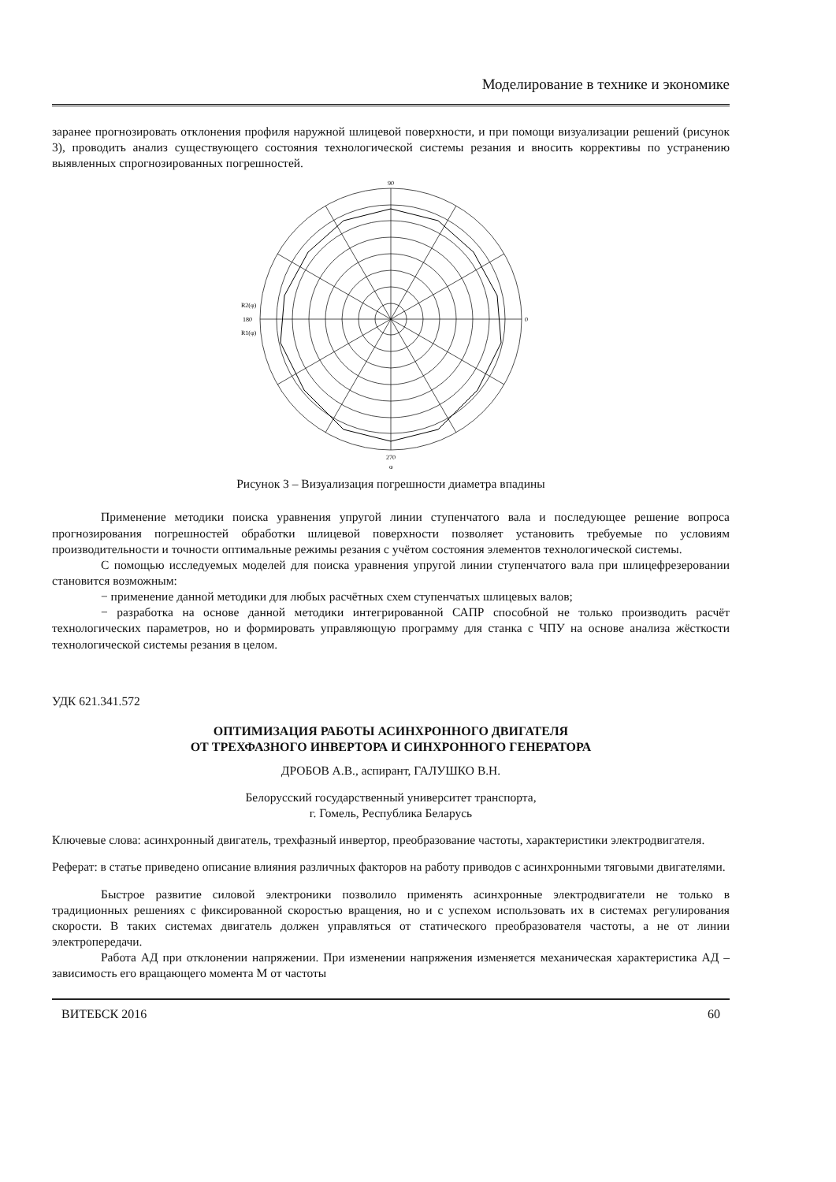Моделирование в технике и экономике
заранее прогнозировать отклонения профиля наружной шлицевой поверхности, и при помощи визуализации решений (рисунок 3), проводить анализ существующего состояния технологической системы резания и вносить коррективы по устранению выявленных спрогнозированных погрешностей.
90
0
270
180
R2(φ)
R1(φ)
φ
Рисунок 3 – Визуализация погрешности диаметра впадины
Применение методики поиска уравнения упругой линии ступенчатого вала и последующее решение вопроса прогнозирования погрешностей обработки шлицевой поверхности позволяет установить требуемые по условиям производительности и точности оптимальные режимы резания с учётом состояния элементов технологической системы.
С помощью исследуемых моделей для поиска уравнения упругой линии ступенчатого вала при шлицефрезеровании становится возможным:
− применение данной методики для любых расчётных схем ступенчатых шлицевых валов;
− разработка на основе данной методики интегрированной САПР способной не только производить расчёт технологических параметров, но и формировать управляющую программу для станка с ЧПУ на основе анализа жёсткости технологической системы резания в целом.
УДК 621.341.572
ОПТИМИЗАЦИЯ РАБОТЫ АСИНХРОННОГО ДВИГАТЕЛЯ
ОТ ТРЕХФАЗНОГО ИНВЕРТОРА И СИНХРОННОГО ГЕНЕРАТОРА
ДРОБОВ А.В., аспирант, ГАЛУШКО В.Н.
Белорусский государственный университет транспорта,
г. Гомель, Республика Беларусь
Ключевые слова: асинхронный двигатель, трехфазный инвертор, преобразование частоты, характеристики электродвигателя.
Реферат: в статье приведено описание влияния различных факторов на работу приводов с асинхронными тяговыми двигателями.
Быстрое развитие силовой электроники позволило применять асинхронные электродвигатели не только в традиционных решениях с фиксированной скоростью вращения, но и с успехом использовать их в системах регулирования скорости. В таких системах двигатель должен управляться от статического преобразователя частоты, а не от линии электропередачи.
Работа АД при отклонении напряжении. При изменении напряжения изменяется механическая характеристика АД – зависимость его вращающего момента М от частоты
ВИТЕБСК 2016 60